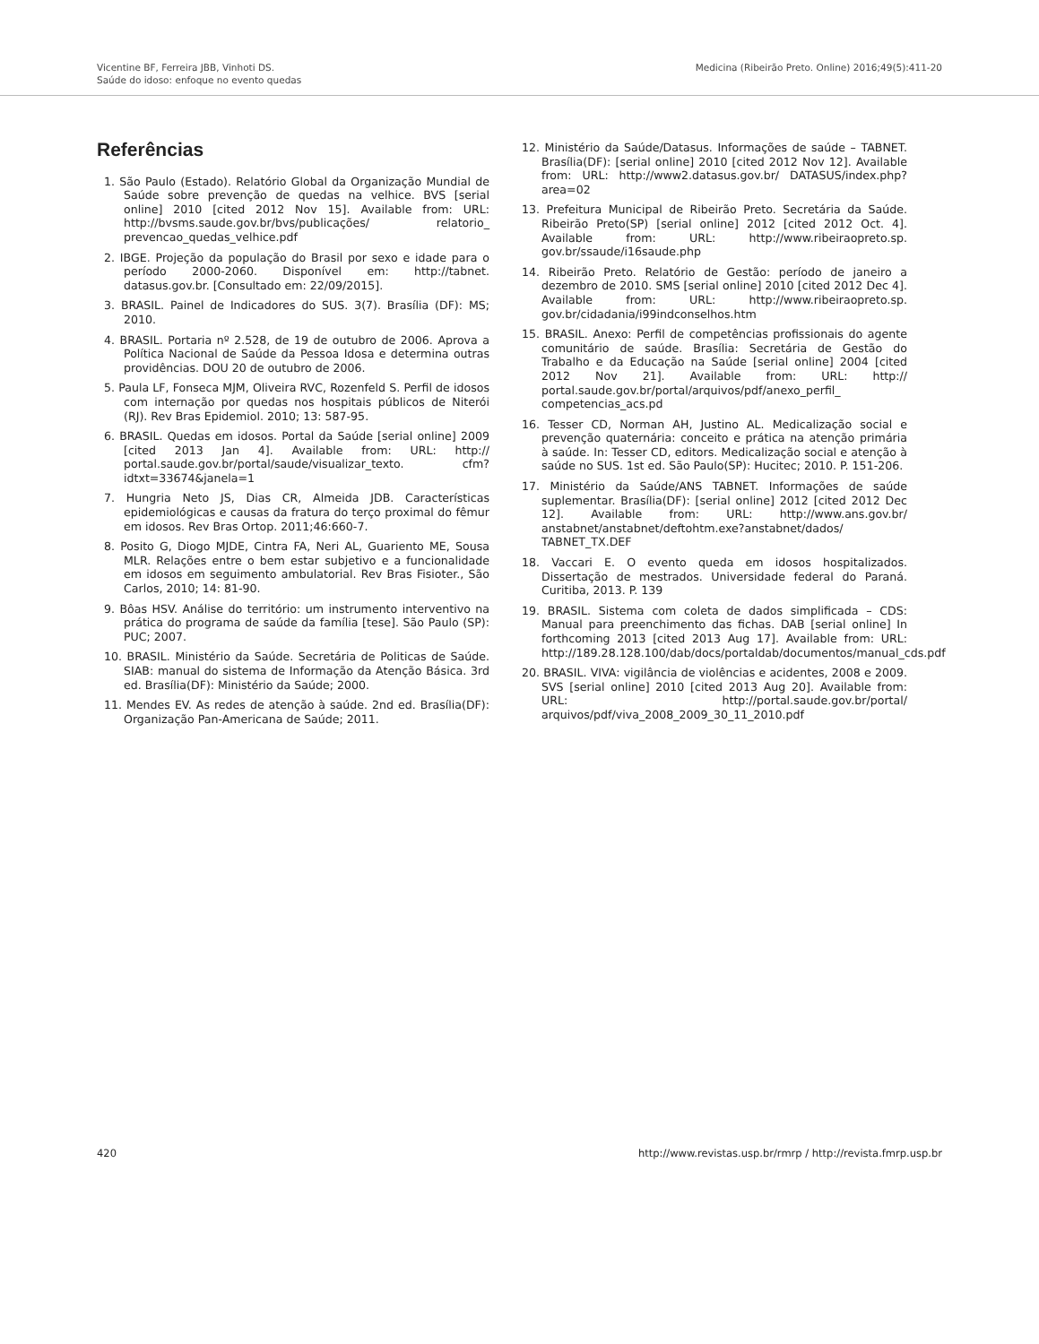Vicentine BF, Ferreira JBB, Vinhoti DS.
Saúde do idoso: enfoque no evento quedas
Medicina (Ribeirão Preto. Online) 2016;49(5):411-20
Referências
1. São Paulo (Estado). Relatório Global da Organização Mundial de Saúde sobre prevenção de quedas na velhice. BVS [serial online] 2010 [cited 2012 Nov 15]. Available from: URL: http://bvsms.saude.gov.br/bvs/publicações/ relatorio_ prevencao_quedas_velhice.pdf
2. IBGE. Projeção da população do Brasil por sexo e idade para o período 2000-2060. Disponível em: http://tabnet. datasus.gov.br. [Consultado em: 22/09/2015].
3. BRASIL. Painel de Indicadores do SUS. 3(7). Brasília (DF): MS; 2010.
4. BRASIL. Portaria nº 2.528, de 19 de outubro de 2006. Aprova a Política Nacional de Saúde da Pessoa Idosa e determina outras providências. DOU 20 de outubro de 2006.
5. Paula LF, Fonseca MJM, Oliveira RVC, Rozenfeld S. Perfil de idosos com internação por quedas nos hospitais públicos de Niterói (RJ). Rev Bras Epidemiol. 2010; 13: 587-95.
6. BRASIL. Quedas em idosos. Portal da Saúde [serial online] 2009 [cited 2013 Jan 4]. Available from: URL: http:// portal.saude.gov.br/portal/saude/visualizar_texto. cfm?idtxt=33674&janela=1
7. Hungria Neto JS, Dias CR, Almeida JDB. Características epidemiológicas e causas da fratura do terço proximal do fêmur em idosos. Rev Bras Ortop. 2011;46:660-7.
8. Posito G, Diogo MJDE, Cintra FA, Neri AL, Guariento ME, Sousa MLR. Relações entre o bem estar subjetivo e a funcionalidade em idosos em seguimento ambulatorial. Rev Bras Fisioter., São Carlos, 2010; 14: 81-90.
9. Bôas HSV. Análise do território: um instrumento interventivo na prática do programa de saúde da família [tese]. São Paulo (SP): PUC; 2007.
10. BRASIL. Ministério da Saúde. Secretária de Politicas de Saúde. SIAB: manual do sistema de Informação da Atenção Básica. 3rd ed. Brasília(DF): Ministério da Saúde; 2000.
11. Mendes EV. As redes de atenção à saúde. 2nd ed. Brasília(DF): Organização Pan-Americana de Saúde; 2011.
12. Ministério da Saúde/Datasus. Informações de saúde – TABNET. Brasília(DF): [serial online] 2010 [cited 2012 Nov 12]. Available from: URL: http://www2.datasus.gov.br/ DATASUS/index.php?area=02
13. Prefeitura Municipal de Ribeirão Preto. Secretária da Saúde. Ribeirão Preto(SP) [serial online] 2012 [cited 2012 Oct. 4]. Available from: URL: http://www.ribeiraopreto.sp. gov.br/ssaude/i16saude.php
14. Ribeirão Preto. Relatório de Gestão: período de janeiro a dezembro de 2010. SMS [serial online] 2010 [cited 2012 Dec 4]. Available from: URL: http://www.ribeiraopreto.sp. gov.br/cidadania/i99indconselhos.htm
15. BRASIL. Anexo: Perfil de competências profissionais do agente comunitário de saúde. Brasília: Secretária de Gestão do Trabalho e da Educação na Saúde [serial online] 2004 [cited 2012 Nov 21]. Available from: URL: http:// portal.saude.gov.br/portal/arquivos/pdf/anexo_perfil_ competencias_acs.pd
16. Tesser CD, Norman AH, Justino AL. Medicalização social e prevenção quaternária: conceito e prática na atenção primária à saúde. In: Tesser CD, editors. Medicalização social e atenção à saúde no SUS. 1st ed. São Paulo(SP): Hucitec; 2010. P. 151-206.
17. Ministério da Saúde/ANS TABNET. Informações de saúde suplementar. Brasília(DF): [serial online] 2012 [cited 2012 Dec 12]. Available from: URL: http://www.ans.gov.br/ anstabnet/anstabnet/deftohtm.exe?anstabnet/dados/ TABNET_TX.DEF
18. Vaccari E. O evento queda em idosos hospitalizados. Dissertação de mestrados. Universidade federal do Paraná. Curitiba, 2013. P. 139
19. BRASIL. Sistema com coleta de dados simplificada – CDS: Manual para preenchimento das fichas. DAB [serial online] In forthcoming 2013 [cited 2013 Aug 17]. Available from: URL: http://189.28.128.100/dab/docs/portaldab/documentos/manual_cds.pdf
20. BRASIL. VIVA: vigilância de violências e acidentes, 2008 e 2009. SVS [serial online] 2010 [cited 2013 Aug 20]. Available from: URL: http://portal.saude.gov.br/portal/ arquivos/pdf/viva_2008_2009_30_11_2010.pdf
420 http://www.revistas.usp.br/rmrp / http://revista.fmrp.usp.br